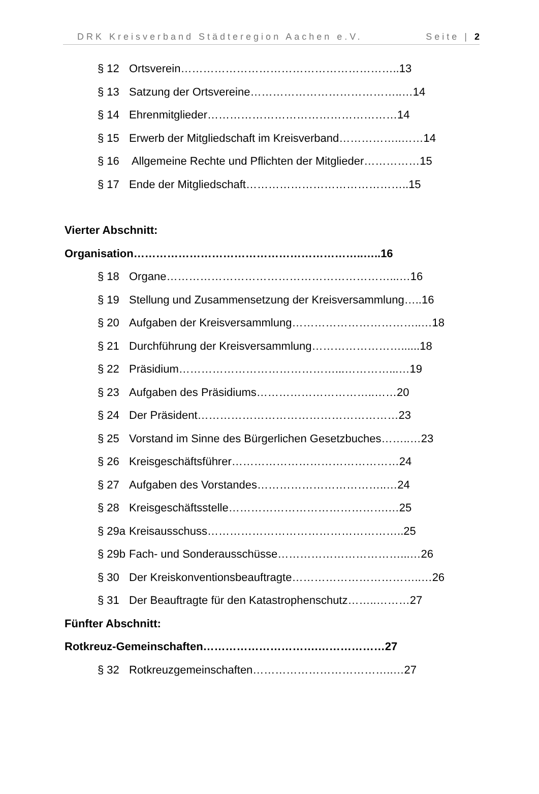DRK Kreisverband Städteregion Aachen e.V. Seite | 2
§ 12 Ortsverein…………………………………………………..13
§ 13 Satzung der Ortsvereine…………………………………..…14
§ 14 Ehrenmitglieder……………………………………………14
§ 15 Erwerb der Mitgliedschaft im Kreisverband……………..……14
§ 16 Allgemeine Rechte und Pflichten der Mitglieder……………15
§ 17 Ende der Mitgliedschaft……………………………………..15
Vierter Abschnitt:
Organisation……………………………………………………..…..16
§ 18 Organe……………………………………………………...…16
§ 19 Stellung und Zusammensetzung der Kreisversammlung…..16
§ 20 Aufgaben der Kreisversammlung……………………………..…18
§ 21 Durchführung der Kreisversammlung……………………......18
§ 22 Präsidium……………………………………...…………...…19
§ 23 Aufgaben des Präsidiums…………………………..……20
§ 24 Der Präsident………………………………………………23
§ 25 Vorstand im Sinne des Bürgerlichen Gesetzbuches……..…23
§ 26 Kreisgeschäftsführer………………………………………24
§ 27 Aufgaben des Vorstandes……………………………..…24
§ 28 Kreisgeschäftsstelle…………………………………….…25
§ 29a Kreisausschuss……………………………………………..25
§ 29b Fach- und Sonderausschüsse……………………………...…26
§ 30 Der Kreiskonventionsbeauftragte……………………………..…26
§ 31 Der Beauftragte für den Katastrophenschutz……..………27
Fünfter Abschnitt:
Rotkreuz-Gemeinschaften………………………….………………27
§ 32 Rotkreuzgemeinschaften………………………………..…27